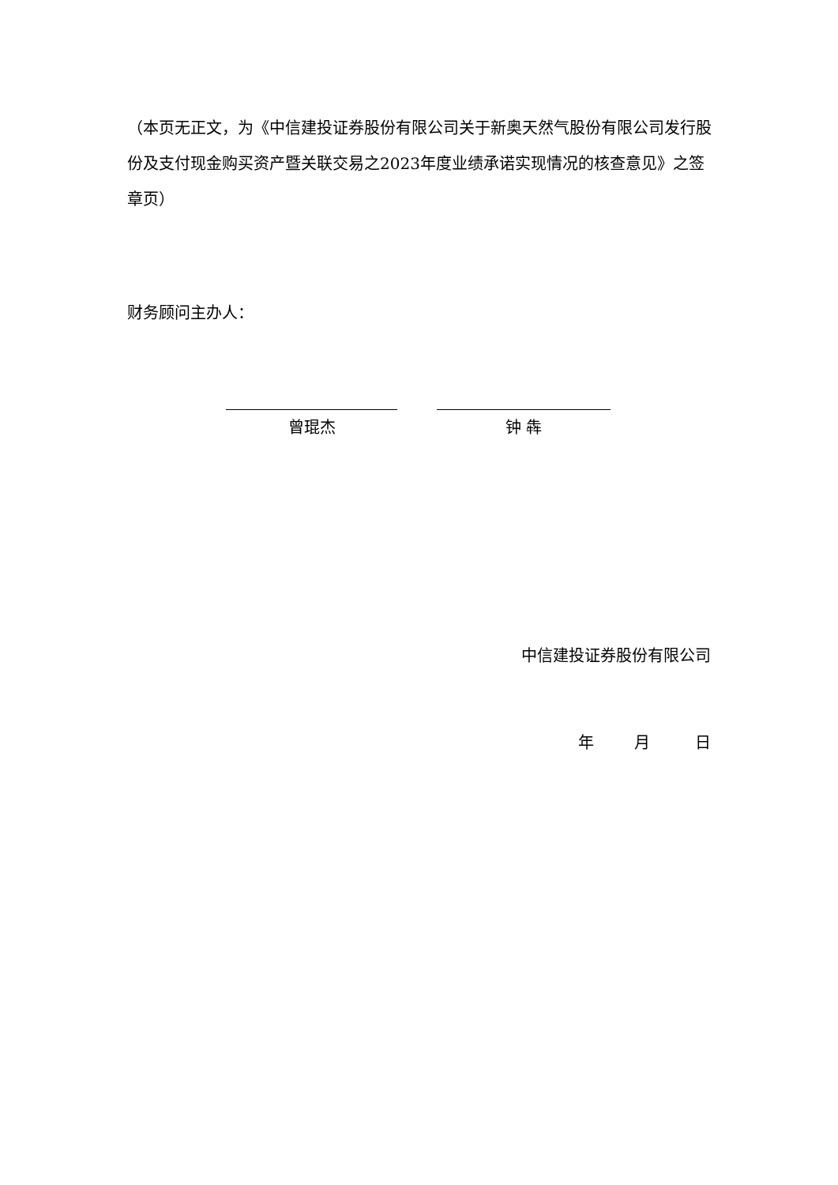（本页无正文，为《中信建投证券股份有限公司关于新奥天然气股份有限公司发行股份及支付现金购买资产暨关联交易之2023年度业绩承诺实现情况的核查意见》之签章页）
财务顾问主办人：
曾琨杰 钟 犇
中信建投证券股份有限公司
年 月 日